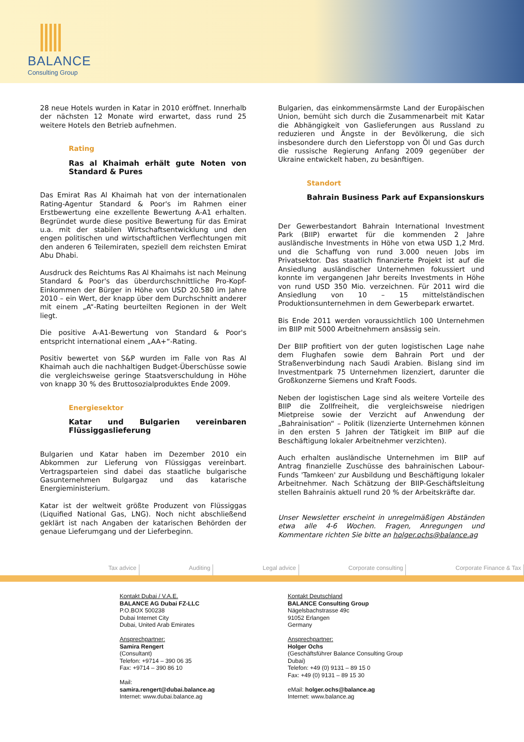BALANCE
Consulting Group
28 neue Hotels wurden in Katar in 2010 eröffnet. Innerhalb der nächsten 12 Monate wird erwartet, dass rund 25 weitere Hotels den Betrieb aufnehmen.
Rating
Ras al Khaimah erhält gute Noten von Standard & Pures
Das Emirat Ras Al Khaimah hat von der internationalen Rating-Agentur Standard & Poor's im Rahmen einer Erstbewertung eine exzellente Bewertung A-A1 erhalten. Begründet wurde diese positive Bewertung für das Emirat u.a. mit der stabilen Wirtschaftsentwicklung und den engen politischen und wirtschaftlichen Verflechtungen mit den anderen 6 Teilemiraten, speziell dem reichsten Emirat Abu Dhabi.
Ausdruck des Reichtums Ras Al Khaimahs ist nach Meinung Standard & Poor's das überdurchschnittliche Pro-Kopf-Einkommen der Bürger in Höhe von USD 20.580 im Jahre 2010 – ein Wert, der knapp über dem Durchschnitt anderer mit einem „A“-Rating beurteilten Regionen in der Welt liegt.
Die positive A-A1-Bewertung von Standard & Poor's entspricht international einem „AA+“-Rating.
Positiv bewertet von S&P wurden im Falle von Ras Al Khaimah auch die nachhaltigen Budget-Überschüsse sowie die vergleichsweise geringe Staatsverschuldung in Höhe von knapp 30 % des Bruttosozialproduktes Ende 2009.
Energiesektor
Katar und Bulgarien vereinbaren Flüssiggaslieferung
Bulgarien und Katar haben im Dezember 2010 ein Abkommen zur Lieferung von Flüssiggas vereinbart. Vertragsparteien sind dabei das staatliche bulgarische Gasunternehmen Bulgargaz und das katarische Energieministerium.
Katar ist der weltweit größte Produzent von Flüssiggas (Liquified National Gas, LNG). Noch nicht abschließend geklärt ist nach Angaben der katarischen Behörden der genaue Lieferumgang und der Lieferbeginn.
Bulgarien, das einkommensärmste Land der Europäischen Union, bemüht sich durch die Zusammenarbeit mit Katar die Abhängigkeit von Gaslieferungen aus Russland zu reduzieren und Ängste in der Bevölkerung, die sich insbesondere durch den Lieferstopp von Öl und Gas durch die russische Regierung Anfang 2009 gegenüber der Ukraine entwickelt haben, zu besänftigen.
Standort
Bahrain Business Park auf Expansionskurs
Der Gewerbestandort Bahrain International Investment Park (BIIP) erwartet für die kommenden 2 Jahre ausländische Investments in Höhe von etwa USD 1,2 Mrd. und die Schaffung von rund 3.000 neuen Jobs im Privatsektor. Das staatlich finanzierte Projekt ist auf die Ansiedlung ausländischer Unternehmen fokussiert und konnte im vergangenen Jahr bereits Investments in Höhe von rund USD 350 Mio. verzeichnen. Für 2011 wird die Ansiedlung von 10 – 15 mittelständischen Produktionsunternehmen in dem Gewerbepark erwartet.
Bis Ende 2011 werden voraussichtlich 100 Unternehmen im BIIP mit 5000 Arbeitnehmern ansässig sein.
Der BIIP profitiert von der guten logistischen Lage nahe dem Flughafen sowie dem Bahrain Port und der Straßenverbindung nach Saudi Arabien. Bislang sind im Investmentpark 75 Unternehmen lizenziert, darunter die Großkonzerne Siemens und Kraft Foods.
Neben der logistischen Lage sind als weitere Vorteile des BIIP die Zollfreiheit, die vergleichsweise niedrigen Mietpreise sowie der Verzicht auf Anwendung der „Bahrainisation“ – Politik (lizenzierte Unternehmen können in den ersten 5 Jahren der Tätigkeit im BIIP auf die Beschäftigung lokaler Arbeitnehmer verzichten).
Auch erhalten ausländische Unternehmen im BIIP auf Antrag finanzielle Zuschüsse des bahrainischen Labour-Funds 'Tamkeen' zur Ausbildung und Beschäftigung lokaler Arbeitnehmer. Nach Schätzung der BIIP-Geschäftsleitung stellen Bahrainis aktuell rund 20 % der Arbeitskräfte dar.
Unser Newsletter erscheint in unregelmäßigen Abständen etwa alle 4-6 Wochen. Fragen, Anregungen und Kommentare richten Sie bitte an holger.ochs@balance.ag
Tax advice Auditing Legal advice Corporate consulting Corporate Finance & Tax
Kontakt Dubai / V.A.E.
BALANCE AG Dubai FZ-LLC
P.O.BOX 500238
Dubai Internet City
Dubai, United Arab Emirates
Ansprechpartner:
Samira Rengert
(Consultant)
Telefon: +9714 – 390 06 35
Fax: +9714 – 390 86 10
Mail:
samira.rengert@dubai.balance.ag
Internet: www.dubai.balance.ag
Kontakt Deutschland
BALANCE Consulting Group
Nägelsbachstrasse 49c
91052 Erlangen
Germany
Ansprechpartner:
Holger Ochs
(Geschäftsführer Balance Consulting Group Dubai)
Telefon: +49 (0) 9131 – 89 15 0
Fax: +49 (0) 9131 – 89 15 30
eMail: holger.ochs@balance.ag
Internet: www.balance.ag